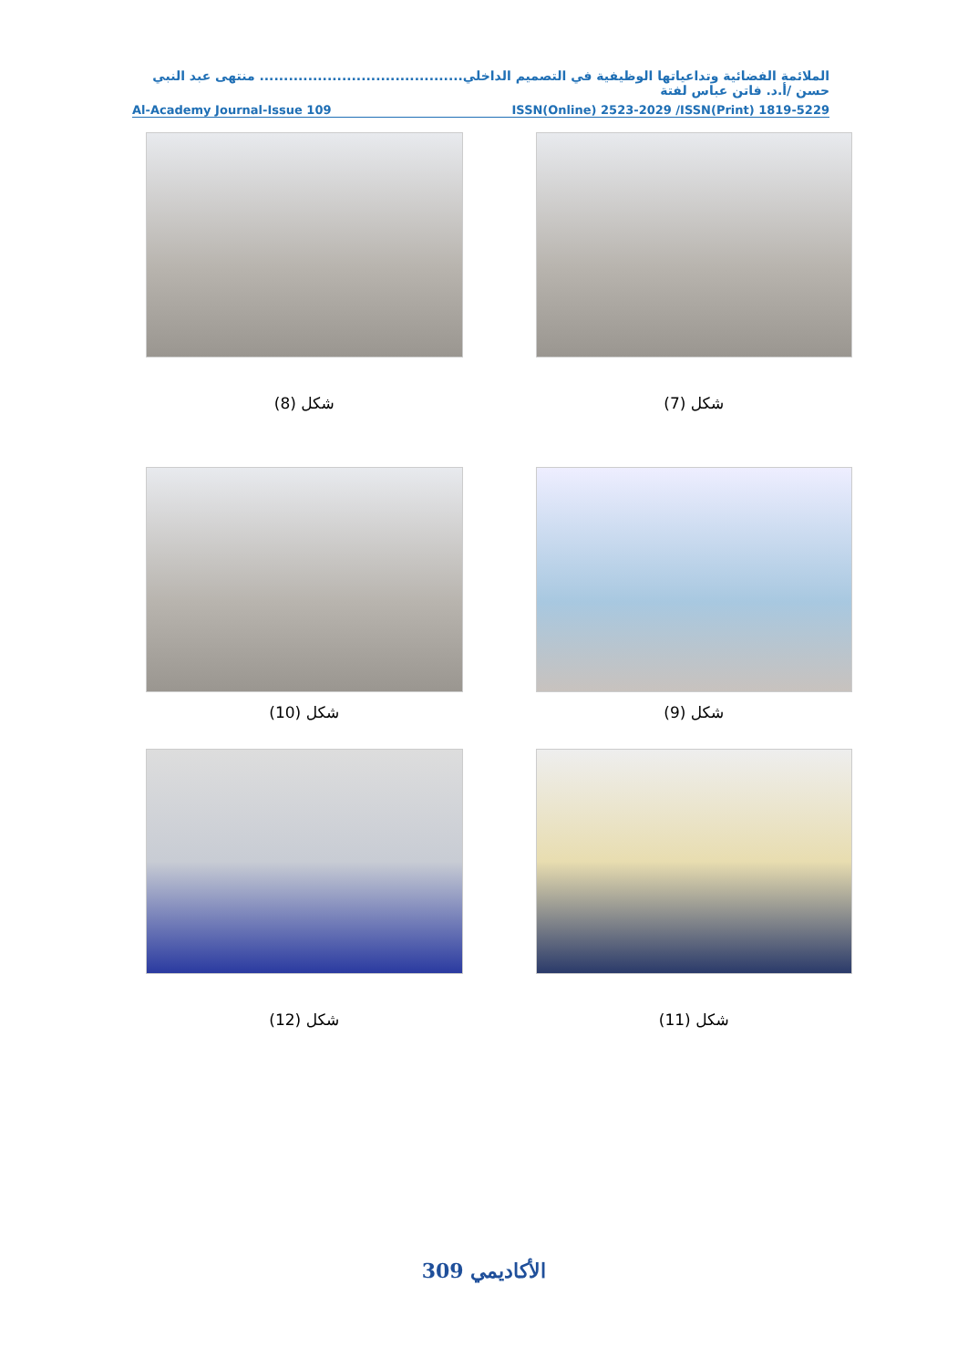الملائمة الفضائية وتداعياتها الوظيفية في التصميم الداخلي.......................................... منتهى عبد النبي حسن /أ.د. فاتن عباس لفتة
Al-Academy Journal-Issue 109 ISSN(Online) 2523-2029 /ISSN(Print) 1819-5229
شكل (7)
شكل (8)
شكل (9)
شكل (10)
شكل (11)
شكل (12)
الأكاديمي 309